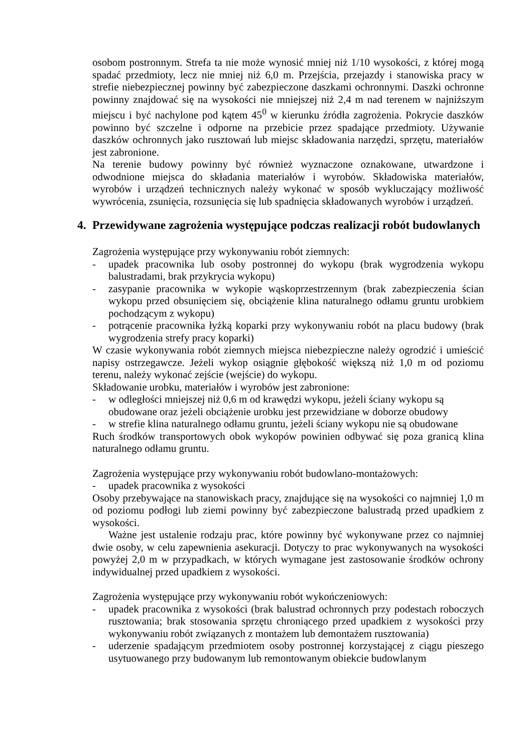osobom postronnym. Strefa ta nie może wynosić mniej niż 1/10 wysokości, z której mogą spadać przedmioty, lecz nie mniej niż 6,0 m. Przejścia, przejazdy i stanowiska pracy w strefie niebezpiecznej powinny być zabezpieczone daszkami ochronnymi. Daszki ochronne powinny znajdować się na wysokości nie mniejszej niż 2,4 m nad terenem w najniższym miejscu i być nachylone pod kątem 45<sup>0</sup> w kierunku źródła zagrożenia. Pokrycie daszków powinno być szczelne i odporne na przebicie przez spadające przedmioty. Używanie daszków ochronnych jako rusztowań lub miejsc składowania narzędzi, sprzętu, materiałów jest zabronione.
Na terenie budowy powinny być również wyznaczone oznakowane, utwardzone i odwodnione miejsca do składania materiałów i wyrobów. Składowiska materiałów, wyrobów i urządzeń technicznych należy wykonać w sposób wykluczający możliwość wywrócenia, zsunięcia, rozsunięcia się lub spadnięcia składowanych wyrobów i urządzeń.
4. Przewidywane zagrożenia występujące podczas realizacji robót budowlanych
Zagrożenia występujące przy wykonywaniu robót ziemnych:
- upadek pracownika lub osoby postronnej do wykopu (brak wygrodzenia wykopu balustradami, brak przykrycia wykopu)
- zasypanie pracownika w wykopie wąskoprzestrzennym (brak zabezpieczenia ścian wykopu przed obsunięciem się, obciążenie klina naturalnego odłamu gruntu urobkiem pochodzącym z wykopu)
- potrącenie pracownika łyżką koparki przy wykonywaniu robót na placu budowy (brak wygrodzenia strefy pracy koparki)
W czasie wykonywania robót ziemnych miejsca niebezpieczne należy ogrodzić i umieścić napisy ostrzegawcze. Jeżeli wykop osiągnie głębokość większą niż 1,0 m od poziomu terenu, należy wykonać zejście (wejście) do wykopu.
Składowanie urobku, materiałów i wyrobów jest zabronione:
- w odległości mniejszej niż 0,6 m od krawędzi wykopu, jeżeli ściany wykopu są obudowane oraz jeżeli obciążenie urobku jest przewidziane w doborze obudowy
- w strefie klina naturalnego odłamu gruntu, jeżeli ściany wykopu nie są obudowane
Ruch środków transportowych obok wykopów powinien odbywać się poza granicą klina naturalnego odłamu gruntu.
Zagrożenia występujące przy wykonywaniu robót budowlano-montażowych:
- upadek pracownika z wysokości
Osoby przebywające na stanowiskach pracy, znajdujące się na wysokości co najmniej 1,0 m od poziomu podłogi lub ziemi powinny być zabezpieczone balustradą przed upadkiem z wysokości.
Ważne jest ustalenie rodzaju prac, które powinny być wykonywane przez co najmniej dwie osoby, w celu zapewnienia asekuracji. Dotyczy to prac wykonywanych na wysokości powyżej 2,0 m w przypadkach, w których wymagane jest zastosowanie środków ochrony indywidualnej przed upadkiem z wysokości.
Zagrożenia występujące przy wykonywaniu robót wykończeniowych:
- upadek pracownika z wysokości (brak balustrad ochronnych przy podestach roboczych rusztowania; brak stosowania sprzętu chroniącego przed upadkiem z wysokości przy wykonywaniu robót związanych z montażem lub demontażem rusztowania)
- uderzenie spadającym przedmiotem osoby postronnej korzystającej z ciągu pieszego usytuowanego przy budowanym lub remontowanym obiekcie budowlanym